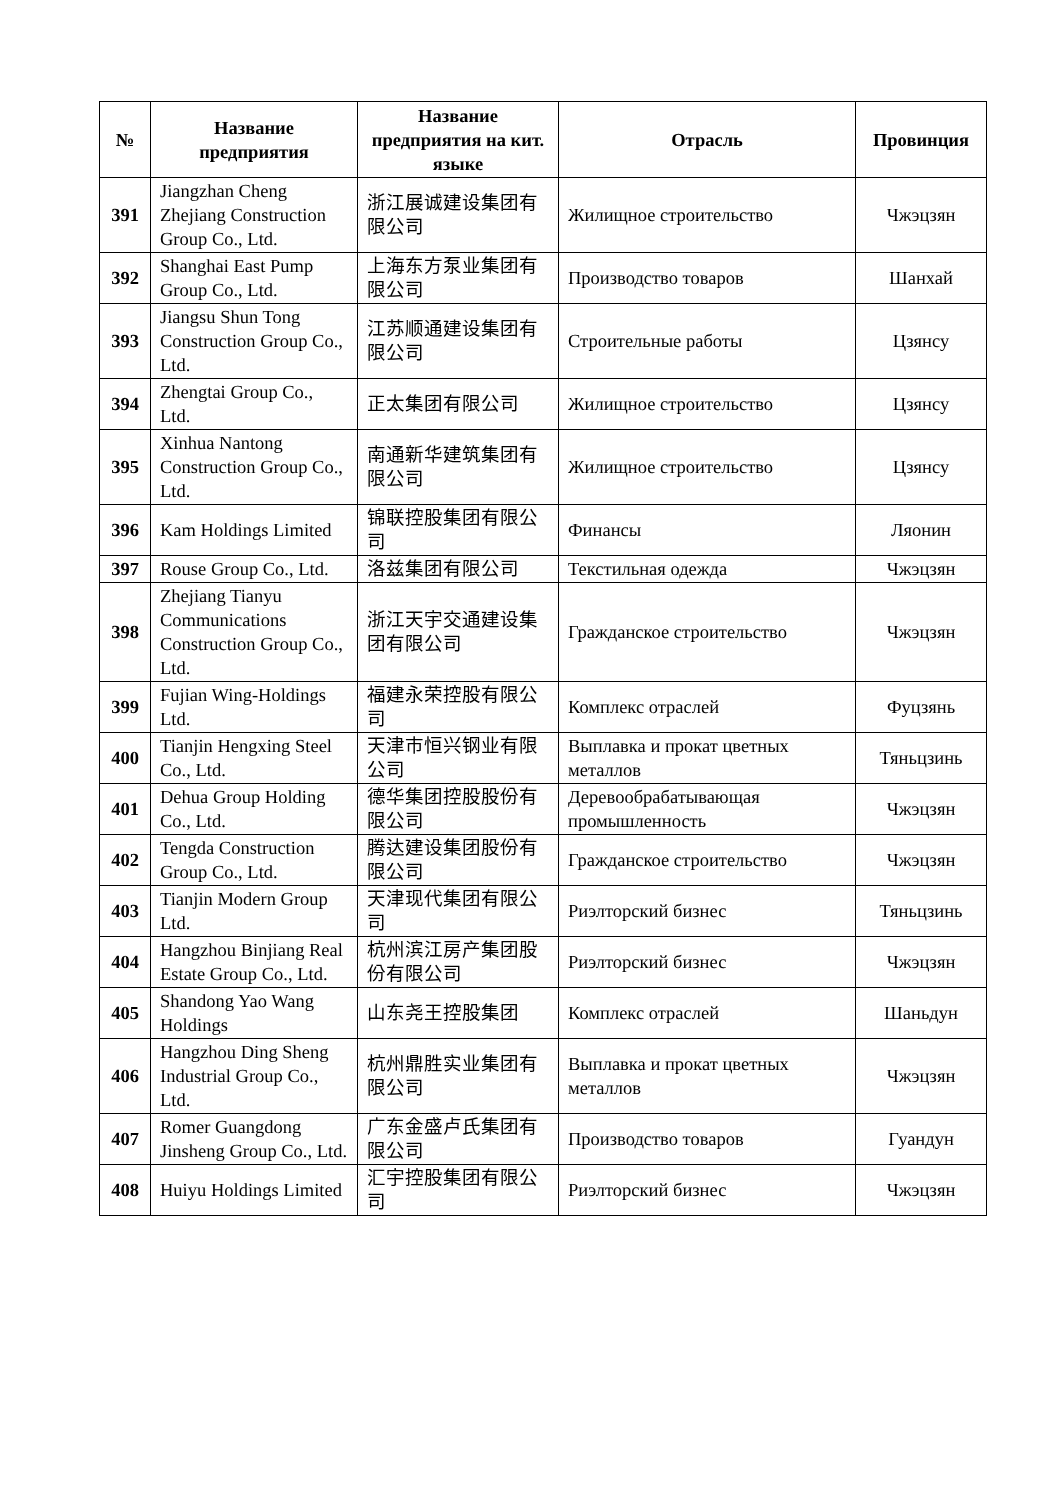| № | Название предприятия | Название предприятия на кит. языке | Отрасль | Провинция |
| --- | --- | --- | --- | --- |
| 391 | Jiangzhan Cheng Zhejiang Construction Group Co., Ltd. | 浙江展诚建设集团有限公司 | Жилищное строительство | Чжэцзян |
| 392 | Shanghai East Pump Group Co., Ltd. | 上海东方泵业集团有限公司 | Производство товаров | Шанхай |
| 393 | Jiangsu Shun Tong Construction Group Co., Ltd. | 江苏顺通建设集团有限公司 | Строительные работы | Цзянсу |
| 394 | Zhengtai Group Co., Ltd. | 正太集团有限公司 | Жилищное строительство | Цзянсу |
| 395 | Xinhua Nantong Construction Group Co., Ltd. | 南通新华建筑集团有限公司 | Жилищное строительство | Цзянсу |
| 396 | Kam Holdings Limited | 锦联控股集团有限公司 | Финансы | Ляонин |
| 397 | Rouse Group Co., Ltd. | 洛兹集团有限公司 | Текстильная одежда | Чжэцзян |
| 398 | Zhejiang Tianyu Communications Construction Group Co., Ltd. | 浙江天宇交通建设集团有限公司 | Гражданское строительство | Чжэцзян |
| 399 | Fujian Wing-Holdings Ltd. | 福建永荣控股有限公司 | Комплекс отраслей | Фуцзянь |
| 400 | Tianjin Hengxing Steel Co., Ltd. | 天津市恒兴钢业有限公司 | Выплавка и прокат цветных металлов | Тяньцзинь |
| 401 | Dehua Group Holding Co., Ltd. | 德华集团控股股份有限公司 | Деревообрабатывающая промышленность | Чжэцзян |
| 402 | Tengda Construction Group Co., Ltd. | 腾达建设集团股份有限公司 | Гражданское строительство | Чжэцзян |
| 403 | Tianjin Modern Group Ltd. | 天津现代集团有限公司 | Риэлторский бизнес | Тяньцзинь |
| 404 | Hangzhou Binjiang Real Estate Group Co., Ltd. | 杭州滨江房产集团股份有限公司 | Риэлторский бизнес | Чжэцзян |
| 405 | Shandong Yao Wang Holdings | 山东尧王控股集团 | Комплекс отраслей | Шаньдун |
| 406 | Hangzhou Ding Sheng Industrial Group Co., Ltd. | 杭州鼎胜实业集团有限公司 | Выплавка и прокат цветных металлов | Чжэцзян |
| 407 | Romer Guangdong Jinsheng Group Co., Ltd. | 广东金盛卢氏集团有限公司 | Производство товаров | Гуандун |
| 408 | Huiyu Holdings Limited | 汇宇控股集团有限公司 | Риэлторский бизнес | Чжэцзян |